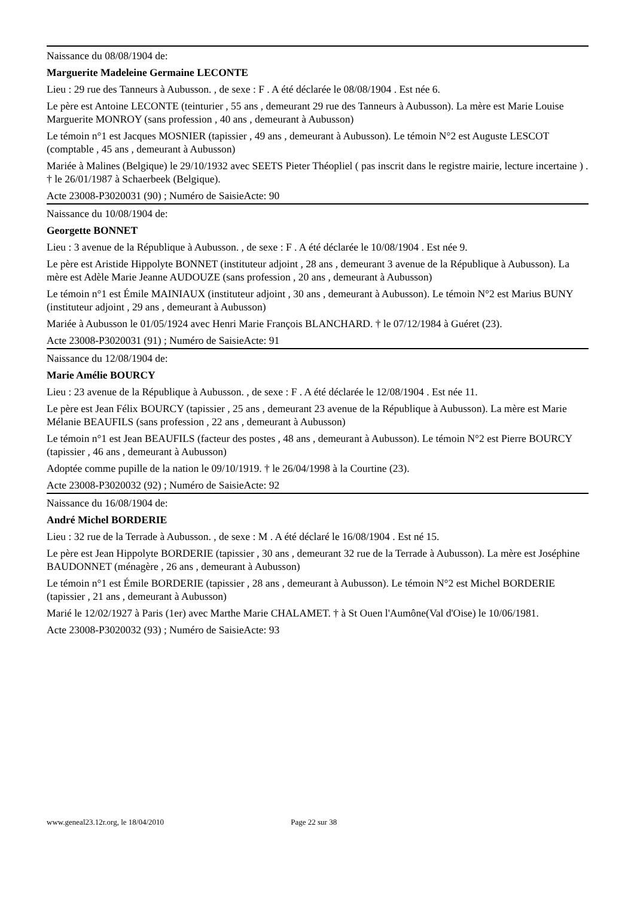Naissance du 08/08/1904 de:
Marguerite Madeleine Germaine LECONTE
Lieu : 29 rue des Tanneurs à Aubusson. , de sexe : F . A été déclarée le 08/08/1904 . Est née 6.
Le père est Antoine LECONTE (teinturier , 55 ans , demeurant 29 rue des Tanneurs à Aubusson). La mère est Marie Louise Marguerite MONROY (sans profession , 40 ans , demeurant à Aubusson)
Le témoin n°1 est Jacques MOSNIER (tapissier , 49 ans , demeurant à Aubusson). Le témoin N°2 est Auguste LESCOT (comptable , 45 ans , demeurant à Aubusson)
Mariée à Malines (Belgique) le 29/10/1932 avec SEETS Pieter Théopliel ( pas inscrit dans le registre mairie, lecture incertaine ) . † le 26/01/1987 à Schaerbeek (Belgique).
Acte 23008-P3020031 (90) ; Numéro de SaisieActe: 90
Naissance du 10/08/1904 de:
Georgette BONNET
Lieu : 3 avenue de la République à Aubusson. , de sexe : F . A été déclarée le 10/08/1904 . Est née 9.
Le père est Aristide Hippolyte BONNET (instituteur adjoint , 28 ans , demeurant 3 avenue de la République à Aubusson). La mère est Adèle Marie Jeanne AUDOUZE (sans profession , 20 ans , demeurant à Aubusson)
Le témoin n°1 est Émile MAINIAUX (instituteur adjoint , 30 ans , demeurant à Aubusson). Le témoin N°2 est Marius BUNY (instituteur adjoint , 29 ans , demeurant à Aubusson)
Mariée à Aubusson le 01/05/1924 avec Henri Marie François BLANCHARD. † le 07/12/1984 à Guéret (23).
Acte 23008-P3020031 (91) ; Numéro de SaisieActe: 91
Naissance du 12/08/1904 de:
Marie Amélie BOURCY
Lieu : 23 avenue de la République à Aubusson. , de sexe : F . A été déclarée le 12/08/1904 . Est née 11.
Le père est Jean Félix BOURCY (tapissier , 25 ans , demeurant 23 avenue de la République à Aubusson). La mère est Marie Mélanie BEAUFILS (sans profession , 22 ans , demeurant à Aubusson)
Le témoin n°1 est Jean BEAUFILS (facteur des postes , 48 ans , demeurant à Aubusson). Le témoin N°2 est Pierre BOURCY (tapissier , 46 ans , demeurant à Aubusson)
Adoptée comme pupille de la nation le 09/10/1919. † le 26/04/1998 à la Courtine (23).
Acte 23008-P3020032 (92) ; Numéro de SaisieActe: 92
Naissance du 16/08/1904 de:
André Michel BORDERIE
Lieu : 32 rue de la Terrade à Aubusson. , de sexe : M . A été déclaré le 16/08/1904 . Est né 15.
Le père est Jean Hippolyte BORDERIE (tapissier , 30 ans , demeurant 32 rue de la Terrade à Aubusson). La mère est Joséphine BAUDONNET (ménagère , 26 ans , demeurant à Aubusson)
Le témoin n°1 est Émile BORDERIE (tapissier , 28 ans , demeurant à Aubusson). Le témoin N°2 est Michel BORDERIE (tapissier , 21 ans , demeurant à Aubusson)
Marié le 12/02/1927 à Paris (1er) avec Marthe Marie CHALAMET. † à St Ouen l'Aumône(Val d'Oise) le 10/06/1981.
Acte 23008-P3020032 (93) ; Numéro de SaisieActe: 93
www.geneal23.12r.org, le 18/04/2010 Page 22 sur 38